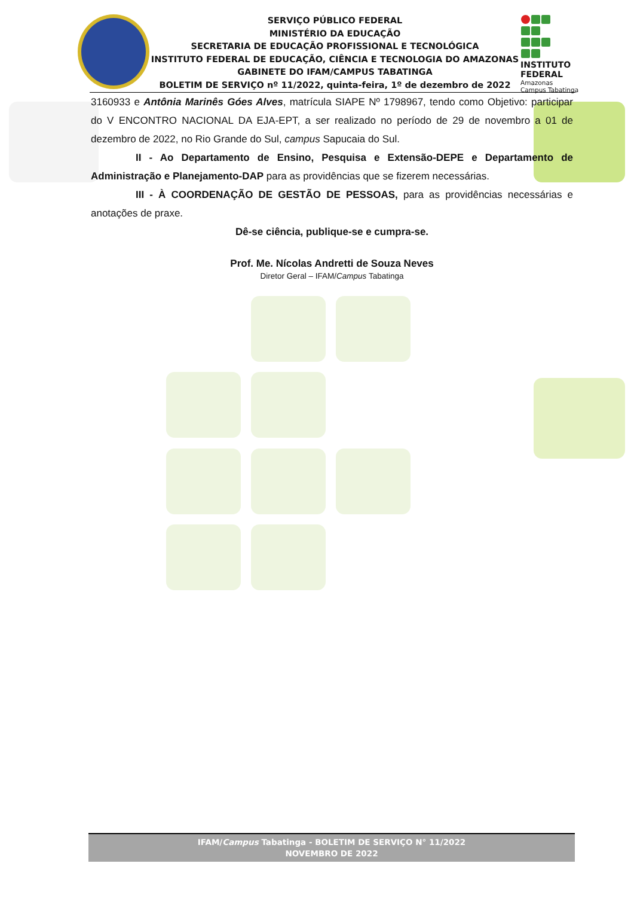SERVIÇO PÚBLICO FEDERAL
MINISTÉRIO DA EDUCAÇÃO
SECRETARIA DE EDUCAÇÃO PROFISSIONAL E TECNOLÓGICA
INSTITUTO FEDERAL DE EDUCAÇÃO, CIÊNCIA E TECNOLOGIA DO AMAZONAS
GABINETE DO IFAM/CAMPUS TABATINGA
BOLETIM DE SERVIÇO nº 11/2022, quinta-feira, 1º de dezembro de 2022
INSTITUTO FEDERAL
Amazonas
Campus Tabatinga
3160933 e Antônia Marinês Góes Alves, matrícula SIAPE Nº 1798967, tendo como Objetivo: participar do V ENCONTRO NACIONAL DA EJA-EPT, a ser realizado no período de 29 de novembro a 01 de dezembro de 2022, no Rio Grande do Sul, campus Sapucaia do Sul.
II - Ao Departamento de Ensino, Pesquisa e Extensão-DEPE e Departamento de Administração e Planejamento-DAP para as providências que se fizerem necessárias.
III - À COORDENAÇÃO DE GESTÃO DE PESSOAS, para as providências necessárias e anotações de praxe.
Dê-se ciência, publique-se e cumpra-se.
Prof. Me. Nícolas Andretti de Souza Neves
Diretor Geral – IFAM/Campus Tabatinga
IFAM/Campus Tabatinga - BOLETIM DE SERVIÇO N° 11/2022
NOVEMBRO DE 2022